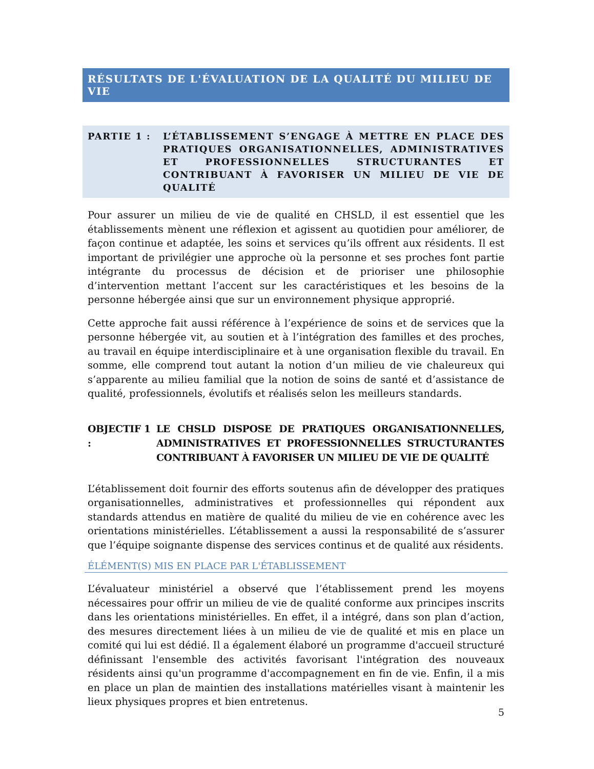RÉSULTATS DE L'ÉVALUATION DE LA QUALITÉ DU MILIEU DE VIE
PARTIE 1 : L’ÉTABLISSEMENT S’ENGAGE À METTRE EN PLACE DES PRATIQUES ORGANISATIONNELLES, ADMINISTRATIVES ET PROFESSIONNELLES STRUCTURANTES ET CONTRIBUANT À FAVORISER UN MILIEU DE VIE DE QUALITÉ
Pour assurer un milieu de vie de qualité en CHSLD, il est essentiel que les établissements mènent une réflexion et agissent au quotidien pour améliorer, de façon continue et adaptée, les soins et services qu’ils offrent aux résidents. Il est important de privilégier une approche où la personne et ses proches font partie intégrante du processus de décision et de prioriser une philosophie d’intervention mettant l’accent sur les caractéristiques et les besoins de la personne hébergée ainsi que sur un environnement physique approprié.
Cette approche fait aussi référence à l’expérience de soins et de services que la personne hébergée vit, au soutien et à l’intégration des familles et des proches, au travail en équipe interdisciplinaire et à une organisation flexible du travail. En somme, elle comprend tout autant la notion d’un milieu de vie chaleureux qui s’apparente au milieu familial que la notion de soins de santé et d’assistance de qualité, professionnels, évolutifs et réalisés selon les meilleurs standards.
OBJECTIF 1 :
LE CHSLD DISPOSE DE PRATIQUES ORGANISATIONNELLES, ADMINISTRATIVES ET PROFESSIONNELLES STRUCTURANTES CONTRIBUANT À FAVORISER UN MILIEU DE VIE DE QUALITÉ
L’établissement doit fournir des efforts soutenus afin de développer des pratiques organisationnelles, administratives et professionnelles qui répondent aux standards attendus en matière de qualité du milieu de vie en cohérence avec les orientations ministérielles. L’établissement a aussi la responsabilité de s’assurer que l’équipe soignante dispense des services continus et de qualité aux résidents.
ÉLÉMENT(S) MIS EN PLACE PAR L'ÉTABLISSEMENT
L’évaluateur ministériel a observé que l’établissement prend les moyens nécessaires pour offrir un milieu de vie de qualité conforme aux principes inscrits dans les orientations ministérielles. En effet, il a intégré, dans son plan d’action, des mesures directement liées à un milieu de vie de qualité et mis en place un comité qui lui est dédié. Il a également élaboré un programme d'accueil structuré définissant l'ensemble des activités favorisant l'intégration des nouveaux résidents ainsi qu'un programme d'accompagnement en fin de vie. Enfin, il a mis en place un plan de maintien des installations matérielles visant à maintenir les lieux physiques propres et bien entretenus.
5